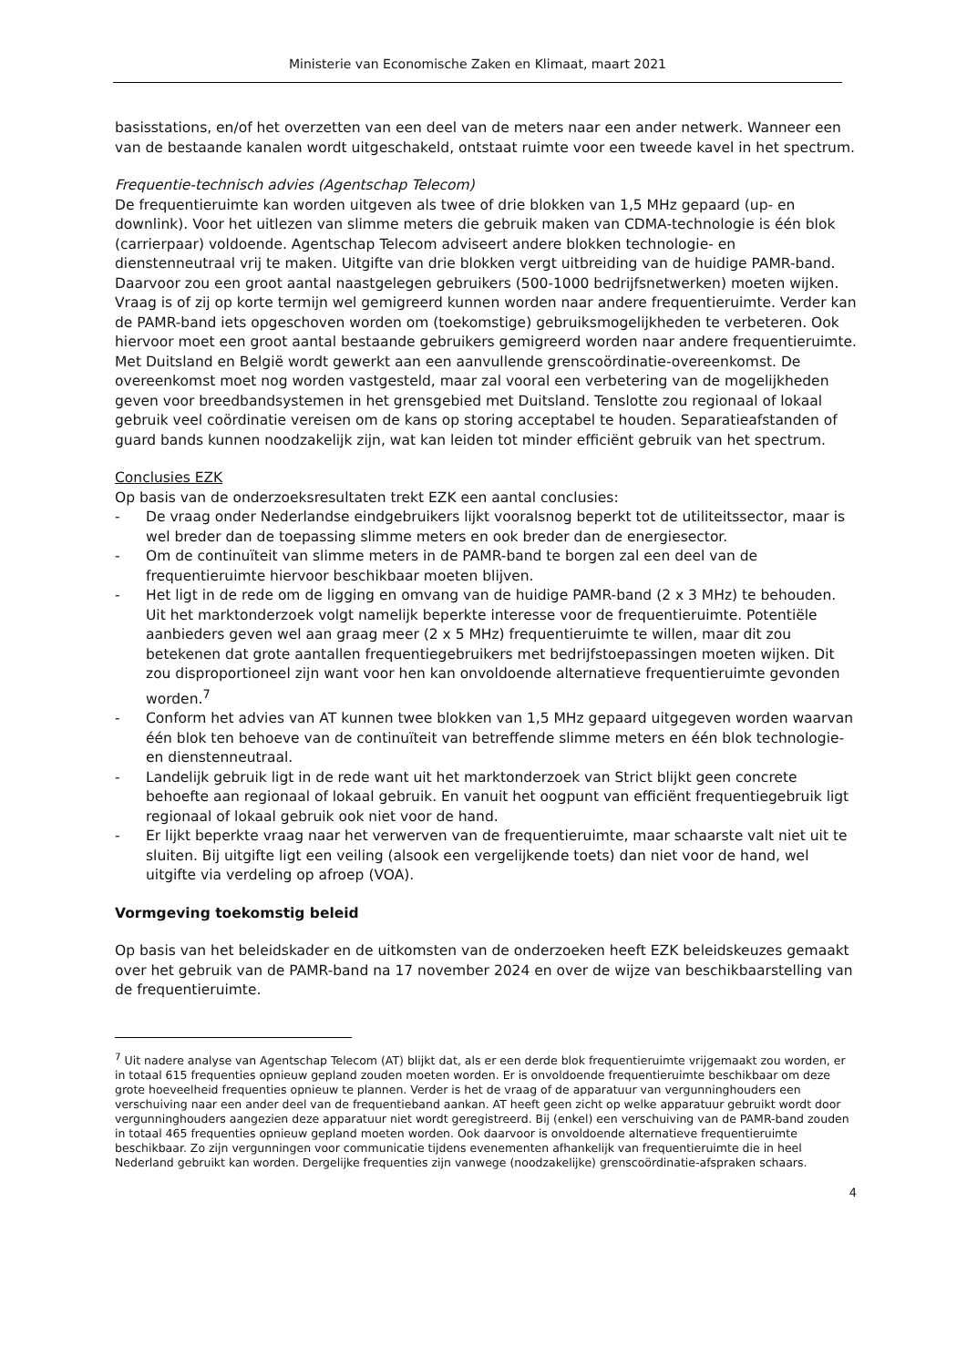Ministerie van Economische Zaken en Klimaat, maart 2021
basisstations, en/of het overzetten van een deel van de meters naar een ander netwerk. Wanneer een van de bestaande kanalen wordt uitgeschakeld, ontstaat ruimte voor een tweede kavel in het spectrum.
Frequentie-technisch advies (Agentschap Telecom)
De frequentieruimte kan worden uitgeven als twee of drie blokken van 1,5 MHz gepaard (up- en downlink). Voor het uitlezen van slimme meters die gebruik maken van CDMA-technologie is één blok (carrierpaar) voldoende. Agentschap Telecom adviseert andere blokken technologie- en dienstenneutraal vrij te maken. Uitgifte van drie blokken vergt uitbreiding van de huidige PAMR-band. Daarvoor zou een groot aantal naastgelegen gebruikers (500-1000 bedrijfsnetwerken) moeten wijken. Vraag is of zij op korte termijn wel gemigreerd kunnen worden naar andere frequentieruimte. Verder kan de PAMR-band iets opgeschoven worden om (toekomstige) gebruiksmogelijkheden te verbeteren. Ook hiervoor moet een groot aantal bestaande gebruikers gemigreerd worden naar andere frequentieruimte. Met Duitsland en België wordt gewerkt aan een aanvullende grenscoördinatie-overeenkomst. De overeenkomst moet nog worden vastgesteld, maar zal vooral een verbetering van de mogelijkheden geven voor breedbandsystemen in het grensgebied met Duitsland. Tenslotte zou regionaal of lokaal gebruik veel coördinatie vereisen om de kans op storing acceptabel te houden. Separatieafstanden of guard bands kunnen noodzakelijk zijn, wat kan leiden tot minder efficiënt gebruik van het spectrum.
Conclusies EZK
Op basis van de onderzoeksresultaten trekt EZK een aantal conclusies:
- De vraag onder Nederlandse eindgebruikers lijkt vooralsnog beperkt tot de utiliteitssector, maar is wel breder dan de toepassing slimme meters en ook breder dan de energiesector.
- Om de continuïteit van slimme meters in de PAMR-band te borgen zal een deel van de frequentieruimte hiervoor beschikbaar moeten blijven.
- Het ligt in de rede om de ligging en omvang van de huidige PAMR-band (2 x 3 MHz) te behouden. Uit het marktonderzoek volgt namelijk beperkte interesse voor de frequentieruimte. Potentiële aanbieders geven wel aan graag meer (2 x 5 MHz) frequentieruimte te willen, maar dit zou betekenen dat grote aantallen frequentiegebruikers met bedrijfstoepassingen moeten wijken. Dit zou disproportioneel zijn want voor hen kan onvoldoende alternatieve frequentieruimte gevonden worden.<sup>7</sup>
- Conform het advies van AT kunnen twee blokken van 1,5 MHz gepaard uitgegeven worden waarvan één blok ten behoeve van de continuïteit van betreffende slimme meters en één blok technologie- en dienstenneutraal.
- Landelijk gebruik ligt in de rede want uit het marktonderzoek van Strict blijkt geen concrete behoefte aan regionaal of lokaal gebruik. En vanuit het oogpunt van efficiënt frequentiegebruik ligt regionaal of lokaal gebruik ook niet voor de hand.
- Er lijkt beperkte vraag naar het verwerven van de frequentieruimte, maar schaarste valt niet uit te sluiten. Bij uitgifte ligt een veiling (alsook een vergelijkende toets) dan niet voor de hand, wel uitgifte via verdeling op afroep (VOA).
Vormgeving toekomstig beleid
Op basis van het beleidskader en de uitkomsten van de onderzoeken heeft EZK beleidskeuzes gemaakt over het gebruik van de PAMR-band na 17 november 2024 en over de wijze van beschikbaarstelling van de frequentieruimte.
<sup>7</sup> Uit nadere analyse van Agentschap Telecom (AT) blijkt dat, als er een derde blok frequentieruimte vrijgemaakt zou worden, er in totaal 615 frequenties opnieuw gepland zouden moeten worden. Er is onvoldoende frequentieruimte beschikbaar om deze grote hoeveelheid frequenties opnieuw te plannen. Verder is het de vraag of de apparatuur van vergunninghouders een verschuiving naar een ander deel van de frequentieband aankan. AT heeft geen zicht op welke apparatuur gebruikt wordt door vergunninghouders aangezien deze apparatuur niet wordt geregistreerd. Bij (enkel) een verschuiving van de PAMR-band zouden in totaal 465 frequenties opnieuw gepland moeten worden. Ook daarvoor is onvoldoende alternatieve frequentieruimte beschikbaar. Zo zijn vergunningen voor communicatie tijdens evenementen afhankelijk van frequentieruimte die in heel Nederland gebruikt kan worden. Dergelijke frequenties zijn vanwege (noodzakelijke) grenscoördinatie-afspraken schaars.
4